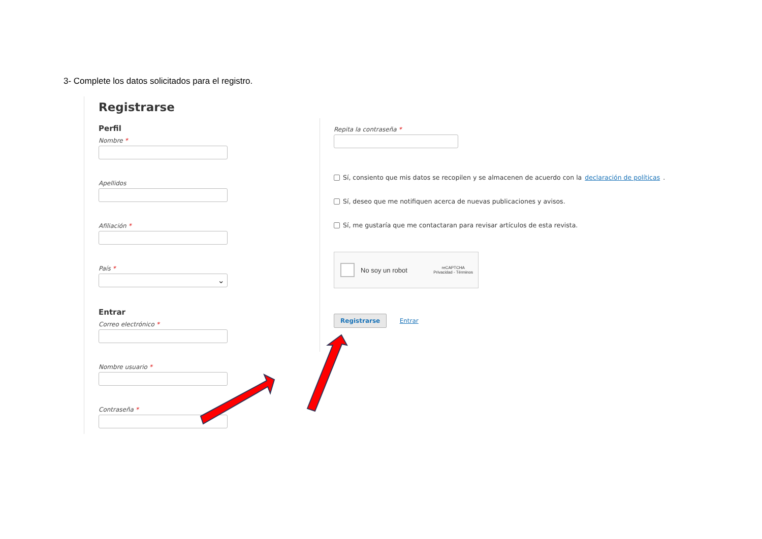3- Complete los datos solicitados para el registro.
Registrarse
Perfil
Nombre *
Apellidos
Afiliación *
País *
⌄
Entrar
Correo electrónico *
Nombre usuario *
Contraseña *
Repita la contraseña *
Sí, consiento que mis datos se recopilen y se almacenen de acuerdo con la declaración de políticas.
Sí, deseo que me notifiquen acerca de nuevas publicaciones y avisos.
Sí, me gustaría que me contactaran para revisar artículos de esta revista.
No soy un robot reCAPTCHA
Privacidad - Términos
Registrarse Entrar